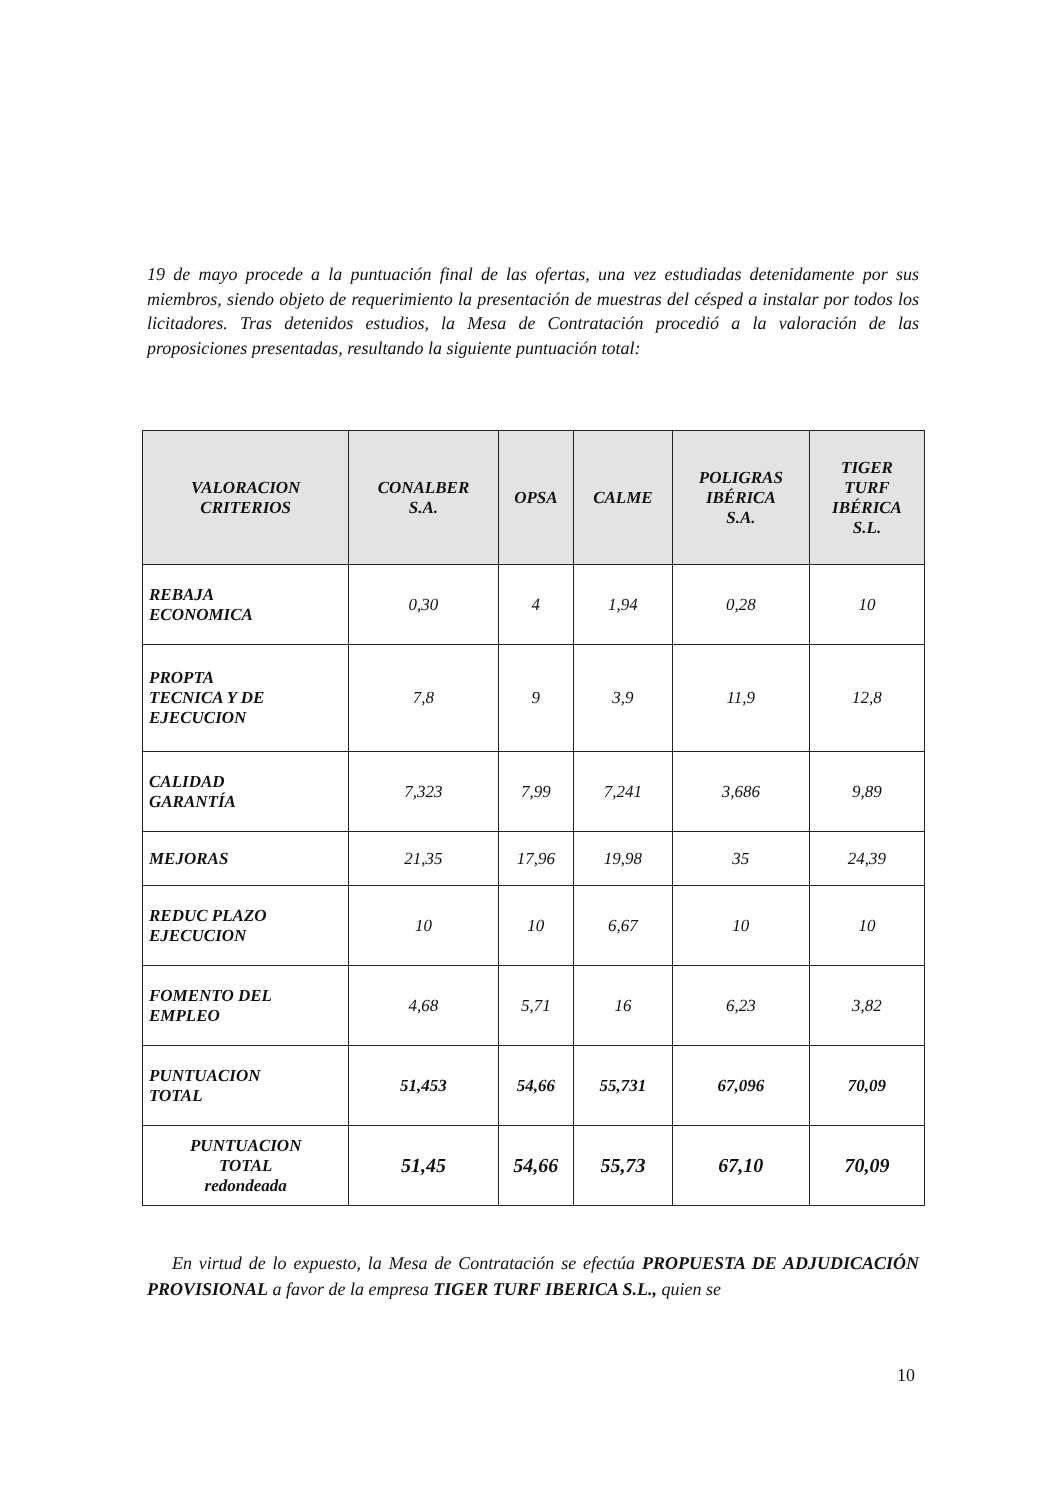19 de mayo procede a la puntuación final de las ofertas, una vez estudiadas detenidamente por sus miembros, siendo objeto de requerimiento la presentación de muestras del césped a instalar por todos los licitadores. Tras detenidos estudios, la Mesa de Contratación procedió a la valoración de las proposiciones presentadas, resultando la siguiente puntuación total:
| VALORACION CRITERIOS | CONALBER S.A. | OPSA | CALME | POLIGRAS IBÉRICA S.A. | TIGER TURF IBÉRICA S.L. |
| --- | --- | --- | --- | --- | --- |
| REBAJA ECONOMICA | 0,30 | 4 | 1,94 | 0,28 | 10 |
| PROPTA TECNICA Y DE EJECUCION | 7,8 | 9 | 3,9 | 11,9 | 12,8 |
| CALIDAD GARANTÍA | 7,323 | 7,99 | 7,241 | 3,686 | 9,89 |
| MEJORAS | 21,35 | 17,96 | 19,98 | 35 | 24,39 |
| REDUC PLAZO EJECUCION | 10 | 10 | 6,67 | 10 | 10 |
| FOMENTO DEL EMPLEO | 4,68 | 5,71 | 16 | 6,23 | 3,82 |
| PUNTUACION TOTAL | 51,453 | 54,66 | 55,731 | 67,096 | 70,09 |
| PUNTUACION TOTAL redondeada | 51,45 | 54,66 | 55,73 | 67,10 | 70,09 |
En virtud de lo expuesto, la Mesa de Contratación se efectúa PROPUESTA DE ADJUDICACIÓN PROVISIONAL a favor de la empresa TIGER TURF IBERICA S.L., quien se
10